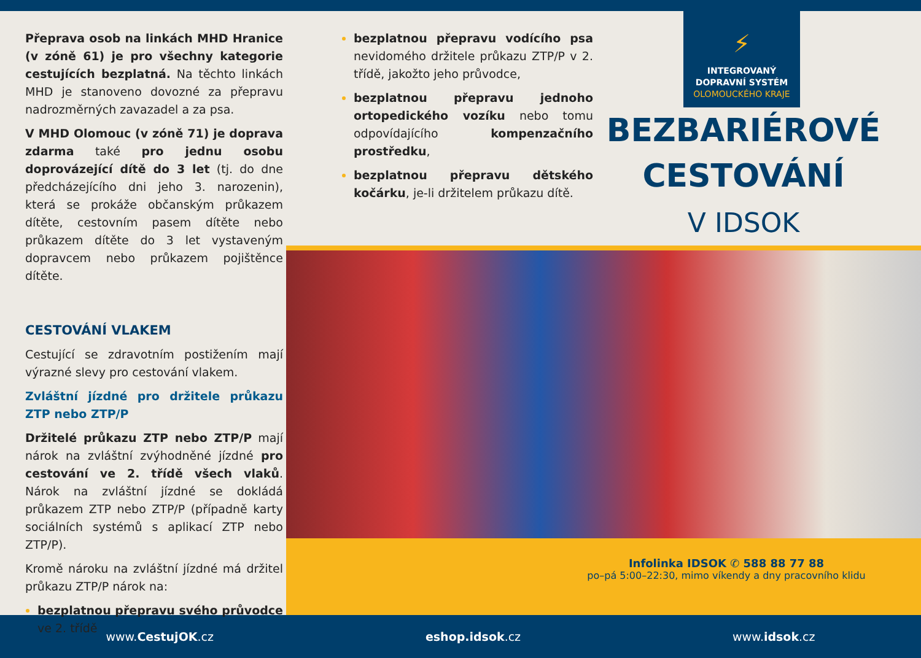Přeprava osob na linkách MHD Hranice (v zóně 61) je pro všechny kategorie cestujících bezplatná. Na těchto linkách MHD je stanoveno dovozné za přepravu nadrozměrných zavazadel a za psa.
V MHD Olomouc (v zóně 71) je doprava zdarma také pro jednu osobu doprovázející dítě do 3 let (tj. do dne předcházejícího dni jeho 3. narozenin), která se prokáže občanským průkazem dítěte, cestovním pasem dítěte nebo průkazem dítěte do 3 let vystaveným dopravcem nebo průkazem pojištěnce dítěte.
CESTOVÁNÍ VLAKEM
Cestující se zdravotním postižením mají výrazné slevy pro cestování vlakem.
Zvláštní jízdné pro držitele průkazu ZTP nebo ZTP/P
Držitelé průkazu ZTP nebo ZTP/P mají nárok na zvláštní zvýhodněné jízdné pro cestování ve 2. třídě všech vlaků. Nárok na zvláštní jízdné se dokládá průkazem ZTP nebo ZTP/P (případně karty sociálních systémů s aplikací ZTP nebo ZTP/P).
Kromě nároku na zvláštní jízdné má držitel průkazu ZTP/P nárok na:
bezplatnou přepravu svého průvodce ve 2. třídě
bezplatnou přepravu vodícího psa nevidomého držitele průkazu ZTP/P v 2. třídě, jakožto jeho průvodce,
bezplatnou přepravu jednoho ortopedického vozíku nebo tomu odpovídajícího kompenzačního prostředku,
bezplatnou přepravu dětského kočárku, je-li držitelem průkazu dítě.
⚡
INTEGROVANÝ
DOPRAVNÍ SYSTÉM
OLOMOUCKÉHO KRAJE
BEZBARIÉROVÉ
CESTOVÁNÍ
V IDSOK
Infolinka IDSOK ✆ 588 88 77 88
po–pá 5:00–22:30, mimo víkendy a dny pracovního klidu
www.CestujOK.cz eshop.idsok.cz www.idsok.cz